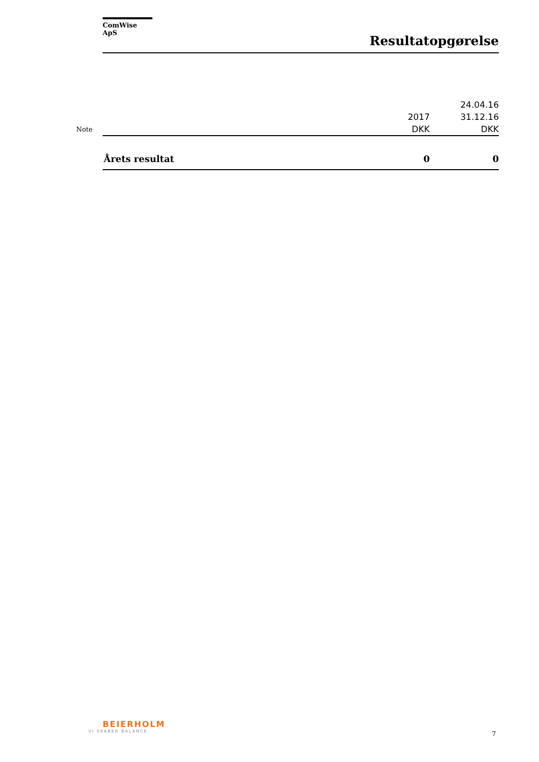ComWise ApS
Resultatopgørelse
| Note | | 2017 DKK | 24.04.16 31.12.16 DKK |
| | Årets resultat | 0 | 0 |
BEIERHOLM
VI SKABER BALANCE
7